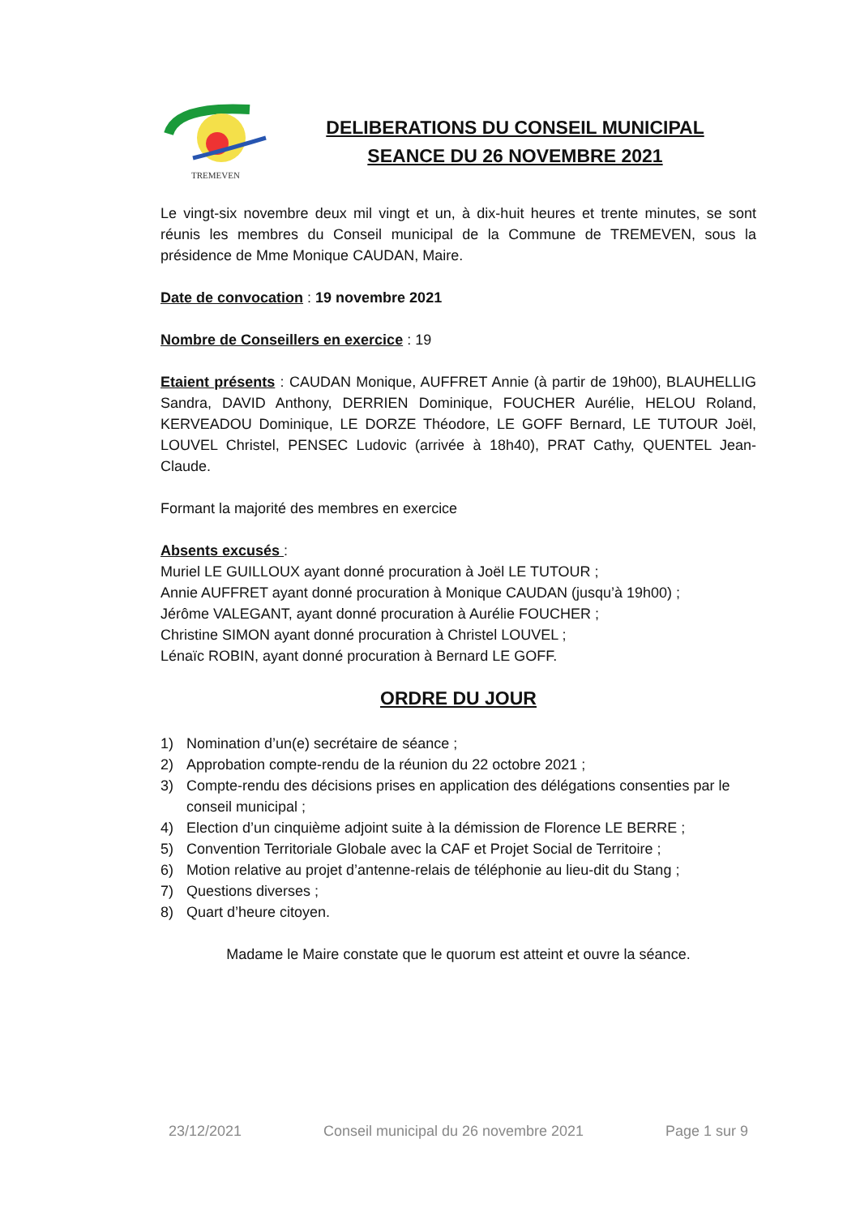TREMEVEN
DELIBERATIONS DU CONSEIL MUNICIPAL
SEANCE DU 26 NOVEMBRE 2021
Le vingt-six novembre deux mil vingt et un, à dix-huit heures et trente minutes, se sont réunis les membres du Conseil municipal de la Commune de TREMEVEN, sous la présidence de Mme Monique CAUDAN, Maire.
Date de convocation : 19 novembre 2021
Nombre de Conseillers en exercice : 19
Etaient présents : CAUDAN Monique, AUFFRET Annie (à partir de 19h00), BLAUHELLIG Sandra, DAVID Anthony, DERRIEN Dominique, FOUCHER Aurélie, HELOU Roland, KERVEADOU Dominique, LE DORZE Théodore, LE GOFF Bernard, LE TUTOUR Joël, LOUVEL Christel, PENSEC Ludovic (arrivée à 18h40), PRAT Cathy, QUENTEL Jean-Claude.
Formant la majorité des membres en exercice
Absents excusés :
Muriel LE GUILLOUX ayant donné procuration à Joël LE TUTOUR ;
Annie AUFFRET ayant donné procuration à Monique CAUDAN (jusqu’à 19h00) ;
Jérôme VALEGANT, ayant donné procuration à Aurélie FOUCHER ;
Christine SIMON ayant donné procuration à Christel LOUVEL ;
Lénaïc ROBIN, ayant donné procuration à Bernard LE GOFF.
ORDRE DU JOUR
1) Nomination d’un(e) secrétaire de séance ;
2) Approbation compte-rendu de la réunion du 22 octobre 2021 ;
3) Compte-rendu des décisions prises en application des délégations consenties par le conseil municipal ;
4) Election d’un cinquième adjoint suite à la démission de Florence LE BERRE ;
5) Convention Territoriale Globale avec la CAF et Projet Social de Territoire ;
6) Motion relative au projet d’antenne-relais de téléphonie au lieu-dit du Stang ;
7) Questions diverses ;
8) Quart d’heure citoyen.
Madame le Maire constate que le quorum est atteint et ouvre la séance.
23/12/2021 Conseil municipal du 26 novembre 2021 Page 1 sur 9